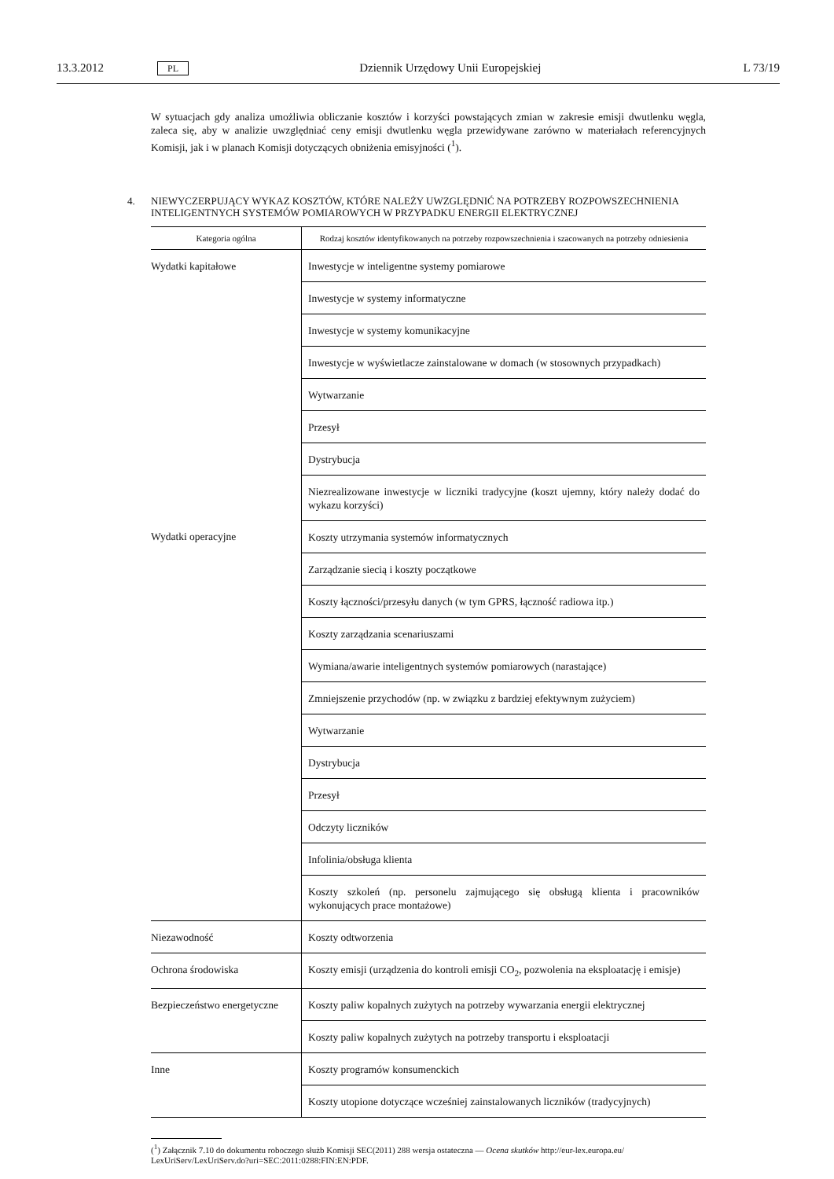13.3.2012 PL Dziennik Urzędowy Unii Europejskiej L 73/19
W sytuacjach gdy analiza umożliwia obliczanie kosztów i korzyści powstających zmian w zakresie emisji dwutlenku węgla, zaleca się, aby w analizie uwzględniać ceny emisji dwutlenku węgla przewidywane zarówno w materiałach referencyjnych Komisji, jak i w planach Komisji dotyczących obniżenia emisyjności (<sup>1</sup>).
4. NIEWYCZERPUJĄCY WYKAZ KOSZTÓW, KTÓRE NALEŻY UWZGLĘDNIĆ NA POTRZEBY ROZPOWSZECH­NIENIA INTELIGENTNYCH SYSTEMÓW POMIAROWYCH W PRZYPADKU ENERGII ELEKTRYCZNEJ
| Kategoria ogólna | Rodzaj kosztów identyfikowanych na potrzeby rozpowszechnienia i szacowanych na potrzeby odniesienia |
| --- | --- |
| Wydatki kapitałowe | Inwestycje w inteligentne systemy pomiarowe |
| | Inwestycje w systemy informatyczne |
| | Inwestycje w systemy komunikacyjne |
| | Inwestycje w wyświetlacze zainstalowane w domach (w stosownych przypadkach) |
| | Wytwarzanie |
| | Przesył |
| | Dystrybucja |
| | Niezrealizowane inwestycje w liczniki tradycyjne (koszt ujemny, który należy dodać do wykazu korzyści) |
| Wydatki operacyjne | Koszty utrzymania systemów informatycznych |
| | Zarządzanie siecią i koszty początkowe |
| | Koszty łączności/przesyłu danych (w tym GPRS, łączność radiowa itp.) |
| | Koszty zarządzania scenariuszami |
| | Wymiana/awarie inteligentnych systemów pomiarowych (narastające) |
| | Zmniejszenie przychodów (np. w związku z bardziej efektywnym zużyciem) |
| | Wytwarzanie |
| | Dystrybucja |
| | Przesył |
| | Odczyty liczników |
| | Infolinia/obsługa klienta |
| | Koszty szkoleń (np. personelu zajmującego się obsługą klienta i pracowników wykonujących prace montażowe) |
| Niezawodność | Koszty odtworzenia |
| Ochrona środowiska | Koszty emisji (urządzenia do kontroli emisji CO<sub>2</sub>, pozwolenia na eksploatację i emisje) |
| Bezpieczeństwo energetyczne | Koszty paliw kopalnych zużytych na potrzeby wywarzania energii elektrycznej |
| | Koszty paliw kopalnych zużytych na potrzeby transportu i eksploatacji |
| Inne | Koszty programów konsumenckich |
| | Koszty utopione dotyczące wcześniej zainstalowanych liczników (tradycyjnych) |
(<sup>1</sup>) Załącznik 7.10 do dokumentu roboczego służb Komisji SEC(2011) 288 wersja ostateczna — Ocena skutków http://eur-lex.europa.eu/ LexUriServ/LexUriServ.do?uri=SEC:2011:0288:FIN:EN:PDF.